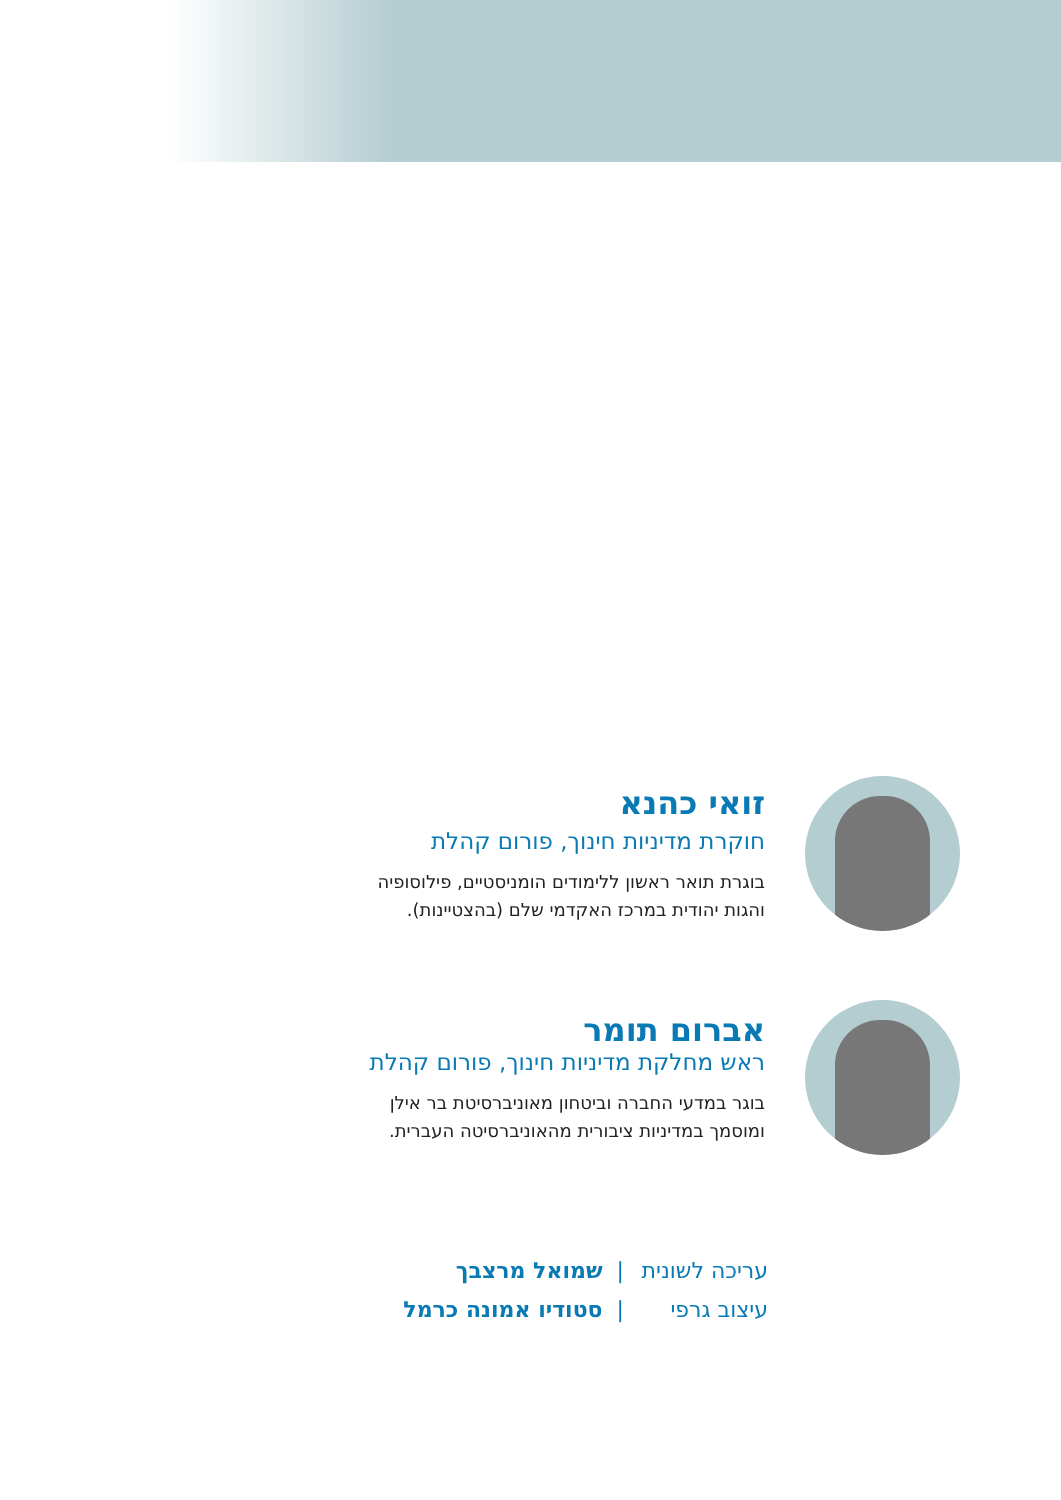זואי כהנא
חוקרת מדיניות חינוך, פורום קהלת
בוגרת תואר ראשון ללימודים הומניסטיים, פילוסופיה
והגות יהודית במרכז האקדמי שלם (בהצטיינות).
אברום תומר
ראש מחלקת מדיניות חינוך, פורום קהלת
בוגר במדעי החברה וביטחון מאוניברסיטת בר אילן
ומוסמך במדיניות ציבורית מהאוניברסיטה העברית.
עריכה לשונית | שמואל מרצבך
עיצוב גרפי | סטודיו אמונה כרמל